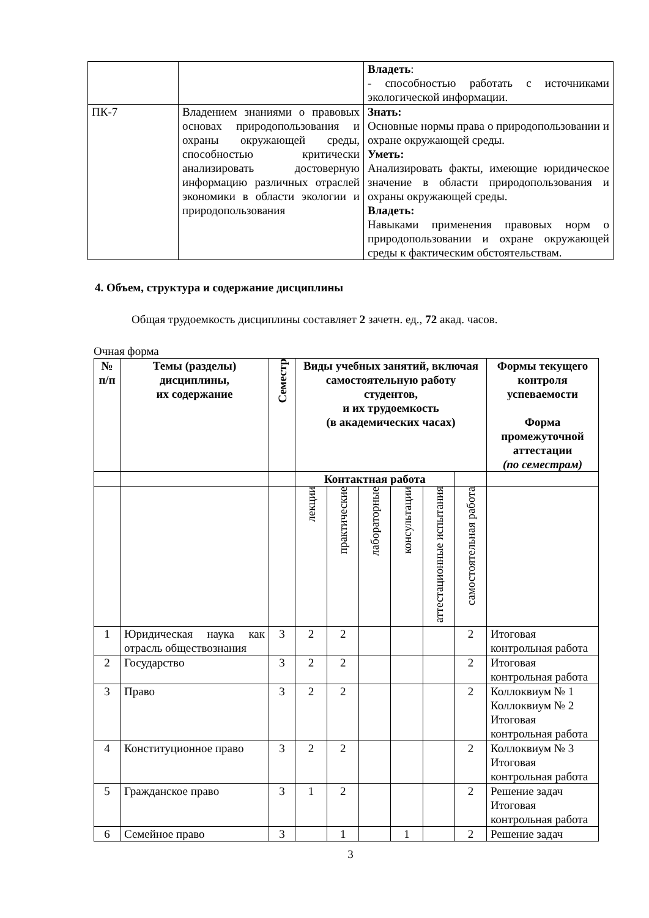| | | Владеть : - способностью работать с источниками экологической информации. |
| ПК-7 | Владением знаниями о правовых основах природопользования и охраны окружающей среды, способностью критически анализировать достоверную информацию различных отраслей экономики в области экологии и природопользования | Знать: Основные нормы права о природопользовании и охране окружающей среды. Уметь: Анализировать факты, имеющие юридическое значение в области природопользования и охраны окружающей среды. Владеть: Навыками применения правовых норм о природопользовании и охране окружающей среды к фактическим обстоятельствам. |
4. Объем, структура и содержание дисциплины
Общая трудоемкость дисциплины составляет 2 зачетн. ед., 72 акад. часов.
Очная форма
| № п/п | Темы (разделы) дисциплины, их содержание | Семестр | Виды учебных занятий, включая самостоятельную работу студентов, и их трудоемкость (в академических часах) | | | | | | Формы текущего контроля успеваемости Форма промежуточной аттестации (по семестрам) |
| --- | --- | --- | --- | --- | --- | --- | --- | --- | --- |
| | | | Контактная работа | | | | | | |
| | | | лекции | практические | лабораторные | консультации | аттестационные испытания | самостоятельная работа | |
| 1 | Юридическая наука как отрасль обществознания | 3 | 2 | 2 | | | | 2 | Итоговая контрольная работа |
| 2 | Государство | 3 | 2 | 2 | | | | 2 | Итоговая контрольная работа |
| 3 | Право | 3 | 2 | 2 | | | | 2 | Коллоквиум № 1 Коллоквиум № 2 Итоговая контрольная работа |
| 4 | Конституционное право | 3 | 2 | 2 | | | | 2 | Коллоквиум № 3 Итоговая контрольная работа |
| 5 | Гражданское право | 3 | 1 | 2 | | | | 2 | Решение задач Итоговая контрольная работа |
| 6 | Семейное право | 3 | | 1 | | 1 | | 2 | Решение задач |
3